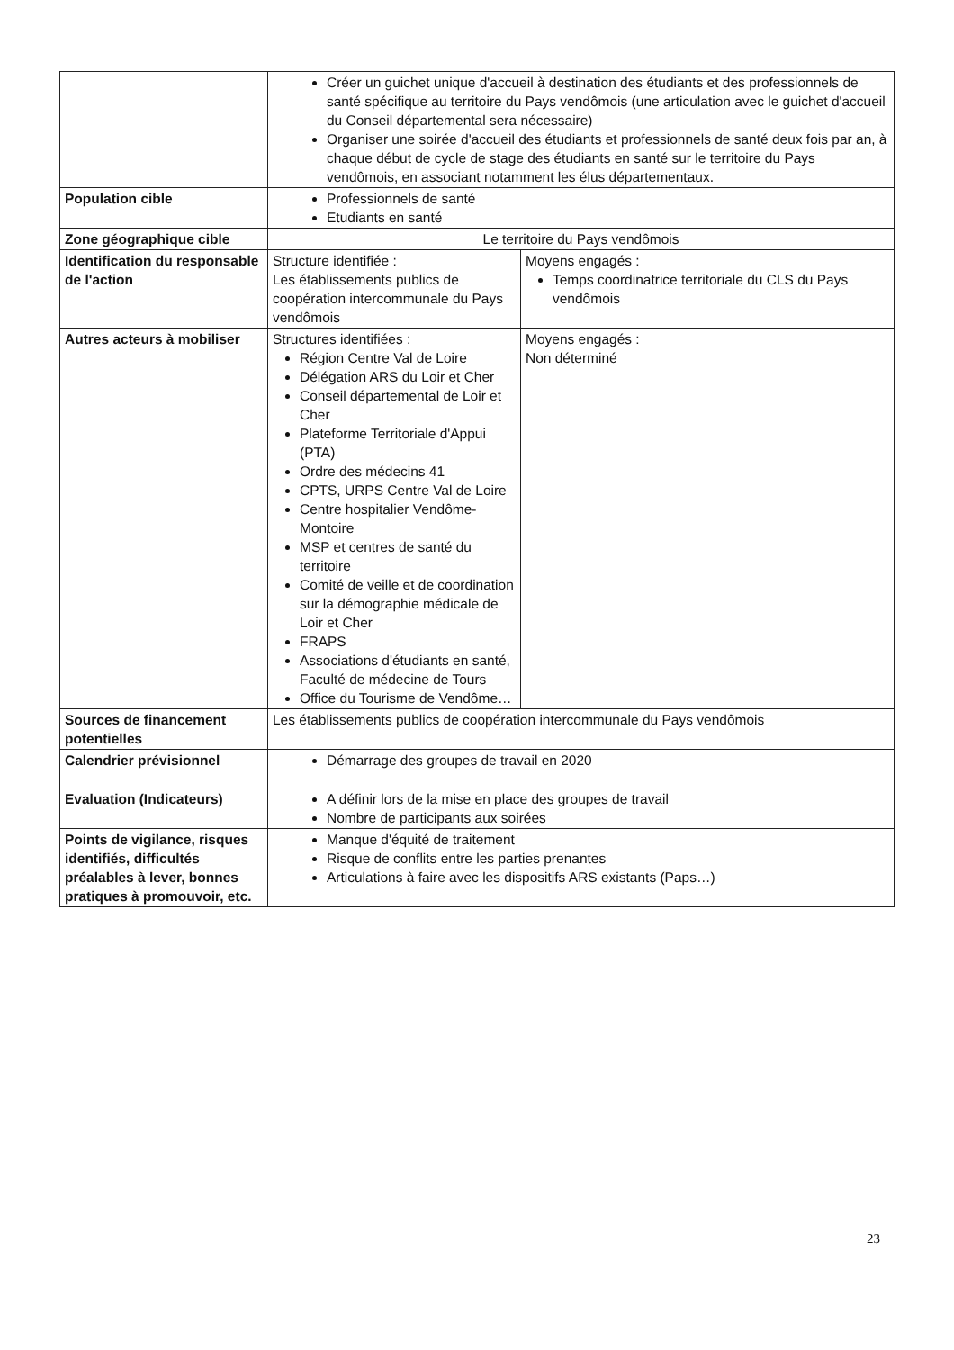| | Créer un guichet unique d'accueil à destination des étudiants et des professionnels de santé spécifique au territoire du Pays vendômois (une articulation avec le guichet d'accueil du Conseil départemental sera nécessaire) Organiser une soirée d'accueil des étudiants et professionnels de santé deux fois par an, à chaque début de cycle de stage des étudiants en santé sur le territoire du Pays vendômois, en associant notamment les élus départementaux. | |
| Population cible | Professionnels de santé Etudiants en santé | |
| Zone géographique cible | Le territoire du Pays vendômois | |
| Identification du responsable de l'action | Structure identifiée : Les établissements publics de coopération intercommunale du Pays vendômois | Moyens engagés : Temps coordinatrice territoriale du CLS du Pays vendômois |
| Autres acteurs à mobiliser | Structures identifiées : Région Centre Val de Loire Délégation ARS du Loir et Cher Conseil départemental de Loir et Cher Plateforme Territoriale d'Appui (PTA) Ordre des médecins 41 CPTS, URPS Centre Val de Loire Centre hospitalier Vendôme-Montoire MSP et centres de santé du territoire Comité de veille et de coordination sur la démographie médicale de Loir et Cher FRAPS Associations d'étudiants en santé, Faculté de médecine de Tours Office du Tourisme de Vendôme… | Moyens engagés : Non déterminé |
| Sources de financement potentielles | Les établissements publics de coopération intercommunale du Pays vendômois | |
| Calendrier prévisionnel | Démarrage des groupes de travail en 2020 | |
| Evaluation (Indicateurs) | A définir lors de la mise en place des groupes de travail Nombre de participants aux soirées | |
| Points de vigilance, risques identifiés, difficultés préalables à lever, bonnes pratiques à promouvoir, etc. | Manque d'équité de traitement Risque de conflits entre les parties prenantes Articulations à faire avec les dispositifs ARS existants (Paps…) | |
23